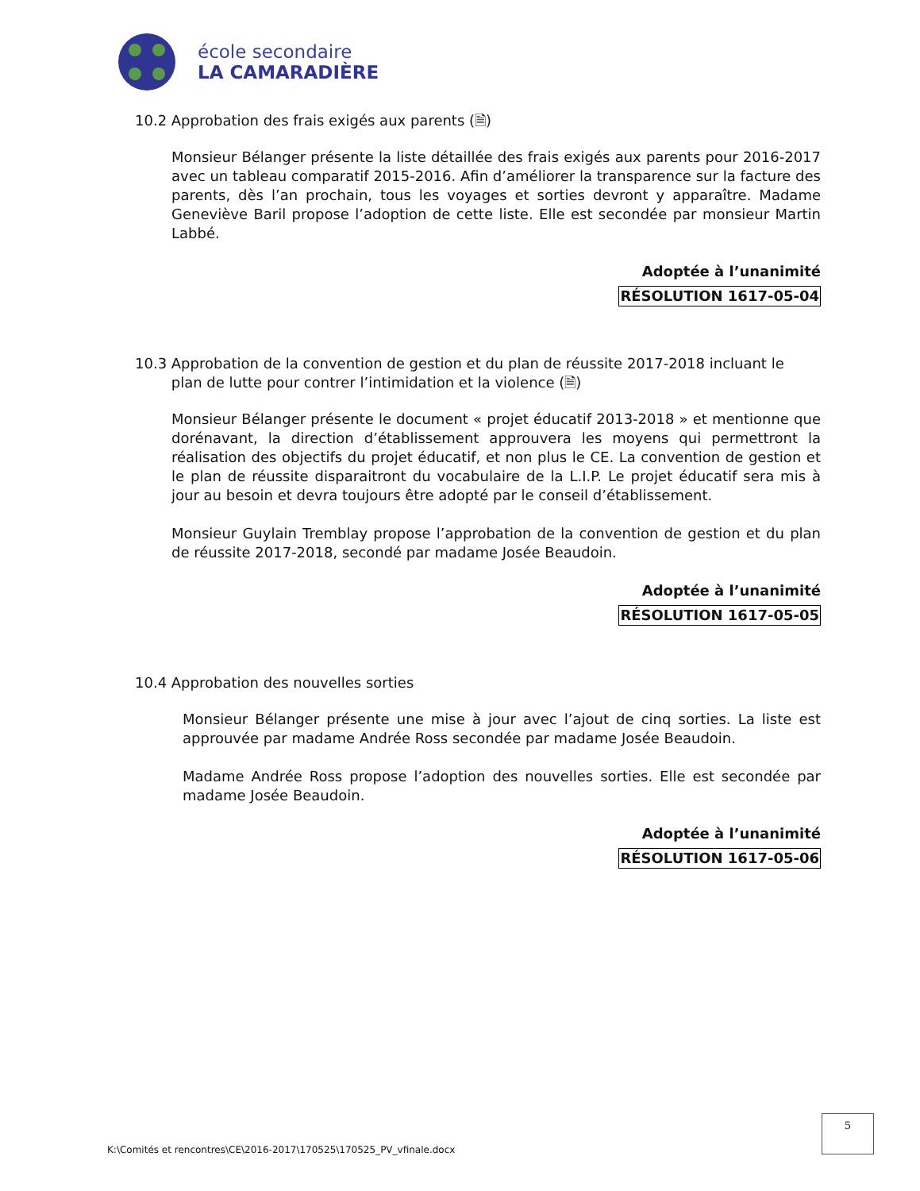école secondaire
LA CAMARADIÈRE
10.2 Approbation des frais exigés aux parents (🗎)
Monsieur Bélanger présente la liste détaillée des frais exigés aux parents pour 2016-2017 avec un tableau comparatif 2015-2016. Afin d’améliorer la transparence sur la facture des parents, dès l’an prochain, tous les voyages et sorties devront y apparaître. Madame Geneviève Baril propose l’adoption de cette liste. Elle est secondée par monsieur Martin Labbé.
Adoptée à l’unanimité
RÉSOLUTION 1617-05-04
10.3 Approbation de la convention de gestion et du plan de réussite 2017-2018 incluant le
plan de lutte pour contrer l’intimidation et la violence (🗎)
Monsieur Bélanger présente le document « projet éducatif 2013-2018 » et mentionne que dorénavant, la direction d’établissement approuvera les moyens qui permettront la réalisation des objectifs du projet éducatif, et non plus le CE. La convention de gestion et le plan de réussite disparaitront du vocabulaire de la L.I.P. Le projet éducatif sera mis à jour au besoin et devra toujours être adopté par le conseil d’établissement.
Monsieur Guylain Tremblay propose l’approbation de la convention de gestion et du plan de réussite 2017-2018, secondé par madame Josée Beaudoin.
Adoptée à l’unanimité
RÉSOLUTION 1617-05-05
10.4 Approbation des nouvelles sorties
Monsieur Bélanger présente une mise à jour avec l’ajout de cinq sorties. La liste est approuvée par madame Andrée Ross secondée par madame Josée Beaudoin.
Madame Andrée Ross propose l’adoption des nouvelles sorties. Elle est secondée par madame Josée Beaudoin.
Adoptée à l’unanimité
RÉSOLUTION 1617-05-06
5
K:\Comités et rencontres\CE\2016-2017\170525\170525_PV_vfinale.docx